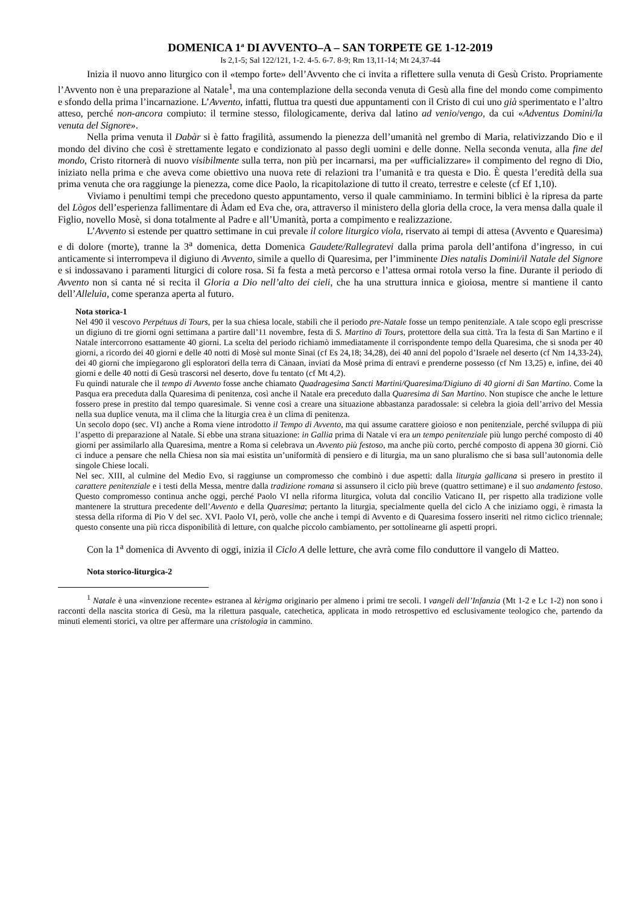DOMENICA 1<sup>a</sup> DI AVVENTO–A – SAN TORPETE GE 1-12-2019
Is 2,1-5; Sal 122/121, 1-2. 4-5. 6-7. 8-9; Rm 13,11-14; Mt 24,37-44
Inizia il nuovo anno liturgico con il «tempo forte» dell’Avvento che ci invita a riflettere sulla venuta di Gesù Cristo. Propriamente l’Avvento non è una preparazione al Natale<sup>1</sup>, ma una contemplazione della seconda venuta di Gesù alla fine del mondo come compimento e sfondo della prima l’incarnazione. L’Avvento, infatti, fluttua tra questi due appuntamenti con il Cristo di cui uno già sperimentato e l’altro atteso, perché non-ancora compiuto: il termine stesso, filologicamente, deriva dal latino ad venio/vengo, da cui «Adventus Domini/la venuta del Signore».
Nella prima venuta il Dabàr si è fatto fragilità, assumendo la pienezza dell’umanità nel grembo di Maria, relativizzando Dio e il mondo del divino che così è strettamente legato e condizionato al passo degli uomini e delle donne. Nella seconda venuta, alla fine del mondo, Cristo ritornerà di nuovo visibilmente sulla terra, non più per incarnarsi, ma per «ufficializzare» il compimento del regno di Dio, iniziato nella prima e che aveva come obiettivo una nuova rete di relazioni tra l’umanità e tra questa e Dio. È questa l’eredità della sua prima venuta che ora raggiunge la pienezza, come dice Paolo, la ricapitolazione di tutto il creato, terrestre e celeste (cf Ef 1,10).
Viviamo i penultimi tempi che precedono questo appuntamento, verso il quale camminiamo. In termini biblici è la ripresa da parte del Lògos dell’esperienza fallimentare di Àdam ed Eva che, ora, attraverso il ministero della gloria della croce, la vera mensa dalla quale il Figlio, novello Mosè, si dona totalmente al Padre e all’Umanità, porta a compimento e realizzazione.
L’Avvento si estende per quattro settimane in cui prevale il colore liturgico viola, riservato ai tempi di attesa (Avvento e Quaresima) e di dolore (morte), tranne la 3<sup>a</sup> domenica, detta Domenica Gaudete/Rallegratevi dalla prima parola dell’antifona d’ingresso, in cui anticamente si interrompeva il digiuno di Avvento, simile a quello di Quaresima, per l’imminente Dies natalis Domini/il Natale del Signore e si indossavano i paramenti liturgici di colore rosa. Si fa festa a metà percorso e l’attesa ormai rotola verso la fine. Durante il periodo di Avvento non si canta né si recita il Gloria a Dio nell’alto dei cieli, che ha una struttura innica e gioiosa, mentre si mantiene il canto dell’Alleluia, come speranza aperta al futuro.
Nota storica-1
Nel 490 il vescovo Perpétuus di Tours, per la sua chiesa locale, stabilì che il periodo pre-Natale fosse un tempo penitenziale. A tale scopo egli prescrisse un digiuno di tre giorni ogni settimana a partire dall’11 novembre, festa di S. Martino di Tours, protettore della sua città. Tra la festa di San Martino e il Natale intercorrono esattamente 40 giorni. La scelta del periodo richiamò immediatamente il corrispondente tempo della Quaresima, che si snoda per 40 giorni, a ricordo dei 40 giorni e delle 40 notti di Mosè sul monte Sìnai (cf Es 24,18; 34,28), dei 40 anni del popolo d’Israele nel deserto (cf Nm 14,33-24), dei 40 giorni che impiegarono gli esploratori della terra di Cànaan, inviati da Mosè prima di entravi e prenderne possesso (cf Nm 13,25) e, infine, dei 40 giorni e delle 40 notti di Gesù trascorsi nel deserto, dove fu tentato (cf Mt 4,2).
Fu quindi naturale che il tempo di Avvento fosse anche chiamato Quadragesima Sancti Martini/Quaresima/Digiuno di 40 giorni di San Martino. Come la Pasqua era preceduta dalla Quaresima di penitenza, così anche il Natale era preceduto dalla Quaresima di San Martino. Non stupisce che anche le letture fossero prese in prestito dal tempo quaresimale. Si venne così a creare una situazione abbastanza paradossale: si celebra la gioia dell’arrivo del Messia nella sua duplice venuta, ma il clima che la liturgia crea è un clima di penitenza.
Un secolo dopo (sec. VI) anche a Roma viene introdotto il Tempo di Avvento, ma qui assume carattere gioioso e non penitenziale, perché sviluppa di più l’aspetto di preparazione al Natale. Si ebbe una strana situazione: in Gallia prima di Natale vi era un tempo penitenziale più lungo perché composto di 40 giorni per assimilarlo alla Quaresima, mentre a Roma si celebrava un Avvento più festoso, ma anche più corto, perché composto di appena 30 giorni. Ciò ci induce a pensare che nella Chiesa non sia mai esistita un’uniformità di pensiero e di liturgia, ma un sano pluralismo che si basa sull’autonomia delle singole Chiese locali.
Nel sec. XIII, al culmine del Medio Evo, si raggiunse un compromesso che combinò i due aspetti: dalla liturgia gallicana si presero in prestito il carattere penitenziale e i testi della Messa, mentre dalla tradizione romana si assunsero il ciclo più breve (quattro settimane) e il suo andamento festoso. Questo compromesso continua anche oggi, perché Paolo VI nella riforma liturgica, voluta dal concilio Vaticano II, per rispetto alla tradizione volle mantenere la struttura precedente dell’Avvento e della Quaresima; pertanto la liturgia, specialmente quella del ciclo A che iniziamo oggi, è rimasta la stessa della riforma di Pio V del sec. XVI. Paolo VI, però, volle che anche i tempi di Avvento e di Quaresima fossero inseriti nel ritmo ciclico triennale; questo consente una più ricca disponibilità di letture, con qualche piccolo cambiamento, per sottolinearne gli aspetti propri.
Con la 1<sup>a</sup> domenica di Avvento di oggi, inizia il Ciclo A delle letture, che avrà come filo conduttore il vangelo di Matteo.
Nota storico-liturgica-2
<sup>1</sup> Natale è una «invenzione recente» estranea al kèrigma originario per almeno i primi tre secoli. I vangeli dell’Infanzia (Mt 1-2 e Lc 1-2) non sono i racconti della nascita storica di Gesù, ma la rilettura pasquale, catechetica, applicata in modo retrospettivo ed esclusivamente teologico che, partendo da minuti elementi storici, va oltre per affermare una cristologia in cammino.